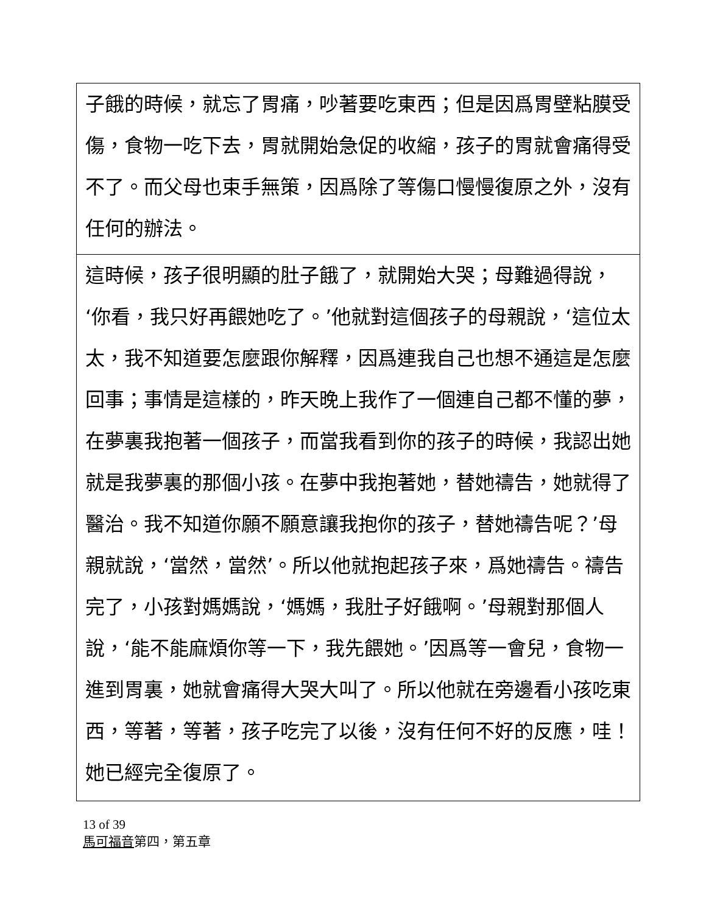子餓的時候，就忘了胃痛，吵著要吃東西；但是因爲胃壁粘膜受傷，食物一吃下去，胃就開始急促的收縮，孩子的胃就會痛得受不了。而父母也束手無策，因爲除了等傷口慢慢復原之外，沒有任何的辦法。
這時候，孩子很明顯的肚子餓了，就開始大哭；母難過得說，‘你看，我只好再餵她吃了。’他就對這個孩子的母親說，‘這位太太，我不知道要怎麼跟你解釋，因爲連我自己也想不通這是怎麼回事；事情是這樣的，昨天晚上我作了一個連自己都不懂的夢，在夢裏我抱著一個孩子，而當我看到你的孩子的時候，我認出她就是我夢裏的那個小孩。在夢中我抱著她，替她禱告，她就得了醫治。我不知道你願不願意讓我抱你的孩子，替她禱告呢？’母親就說，‘當然，當然’。所以他就抱起孩子來，爲她禱告。禱告完了，小孩對媽媽說，‘媽媽，我肚子好餓啊。’母親對那個人說，‘能不能麻煩你等一下，我先餵她。’因爲等一會兒，食物一進到胃裏，她就會痛得大哭大叫了。所以他就在旁邊看小孩吃東西，等著，等著，孩子吃完了以後，沒有任何不好的反應，哇！她已經完全復原了。
13 of 39
馬可福音第四，第五章